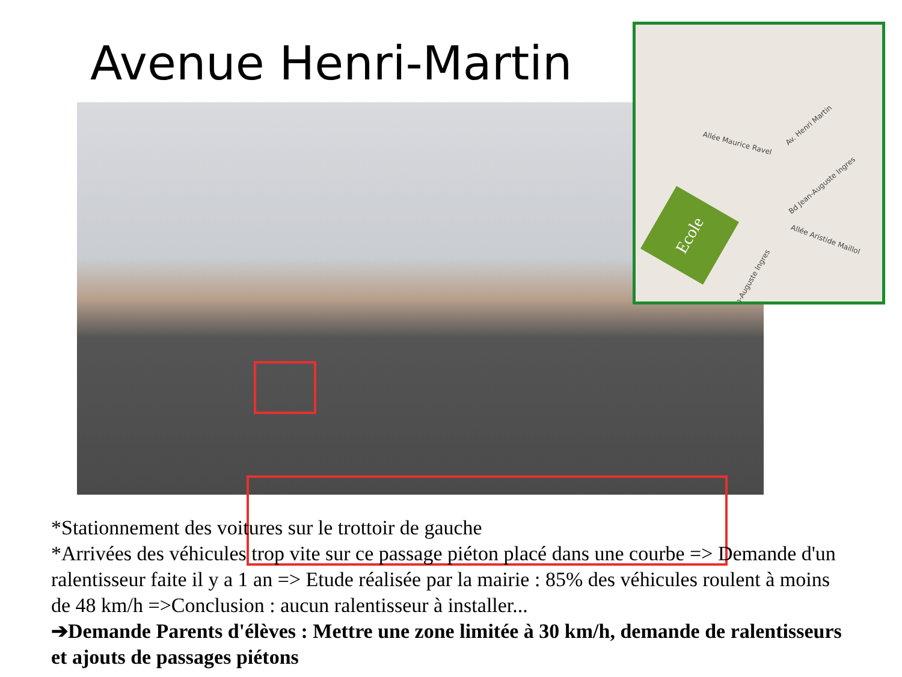Avenue Henri-Martin
Allée Maurice Ravel
Av. Henri Martin
Bd Jean-Auguste Ingres
Allée Aristide Maillol
Jean-Auguste Ingres
Ecole
*Stationnement des voitures sur le trottoir de gauche
*Arrivées des véhicules trop vite sur ce passage piéton placé dans une courbe => Demande d'un ralentisseur faite il y a 1 an => Etude réalisée par la mairie : 85% des véhicules roulent à moins de 48 km/h =>Conclusion : aucun ralentisseur à installer...
➔Demande Parents d'élèves : Mettre une zone limitée à 30 km/h, demande de ralentisseurs et ajouts de passages piétons